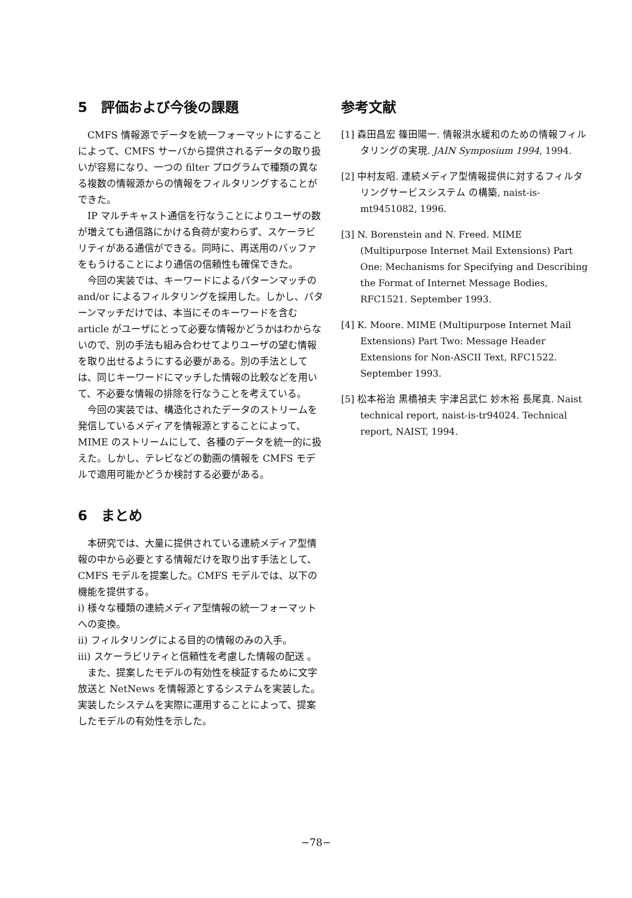5　評価および今後の課題
CMFS 情報源でデータを統一フォーマットにすることによって、CMFS サーバから提供されるデータの取り扱いが容易になり、一つの filter プログラムで種類の異なる複数の情報源からの情報をフィルタリングすることができた。
IP マルチキャスト通信を行なうことによりユーザの数が増えても通信路にかける負荷が変わらず、スケーラビリティがある通信ができる。同時に、再送用のバッファをもうけることにより通信の信頼性も確保できた。
今回の実装では、キーワードによるパターンマッチの and/or によるフィルタリングを採用した。しかし、パターンマッチだけでは、本当にそのキーワードを含む article がユーザにとって必要な情報かどうかはわからないので、別の手法も組み合わせてよりユーザの望む情報を取り出せるようにする必要がある。別の手法としては、同じキーワードにマッチした情報の比較などを用いて、不必要な情報の排除を行なうことを考えている。
今回の実装では、構造化されたデータのストリームを発信しているメディアを情報源とすることによって、MIME のストリームにして、各種のデータを統一的に扱えた。しかし、テレビなどの動画の情報を CMFS モデルで適用可能かどうか検討する必要がある。
6　まとめ
本研究では、大量に提供されている連続メディア型情報の中から必要とする情報だけを取り出す手法として、CMFS モデルを提案した。CMFS モデルでは、以下の機能を提供する。
i) 様々な種類の連続メディア型情報の統一フォーマットへの変換。
ii) フィルタリングによる目的の情報のみの入手。
iii) スケーラビリティと信頼性を考慮した情報の配送 。
また、提案したモデルの有効性を検証するために文字放送と NetNews を情報源とするシステムを実装した。実装したシステムを実際に運用することによって、提案したモデルの有効性を示した。
参考文献
[1] 森田昌宏 篠田陽一. 情報洪水緩和のための情報フィルタリングの実現. JAIN Symposium 1994, 1994.
[2] 中村友昭. 連続メディア型情報提供に対するフィルタリングサービスシステム の構築, naist-is-mt9451082, 1996.
[3] N. Borenstein and N. Freed. MIME (Multipurpose Internet Mail Extensions) Part One: Mechanisms for Specifying and Describing the Format of Internet Message Bodies, RFC1521. September 1993.
[4] K. Moore. MIME (Multipurpose Internet Mail Extensions) Part Two: Message Header Extensions for Non-ASCII Text, RFC1522. September 1993.
[5] 松本裕治 黒橋禎夫 宇津呂武仁 妙木裕 長尾真. Naist technical report, naist-is-tr94024. Technical report, NAIST, 1994.
−78−